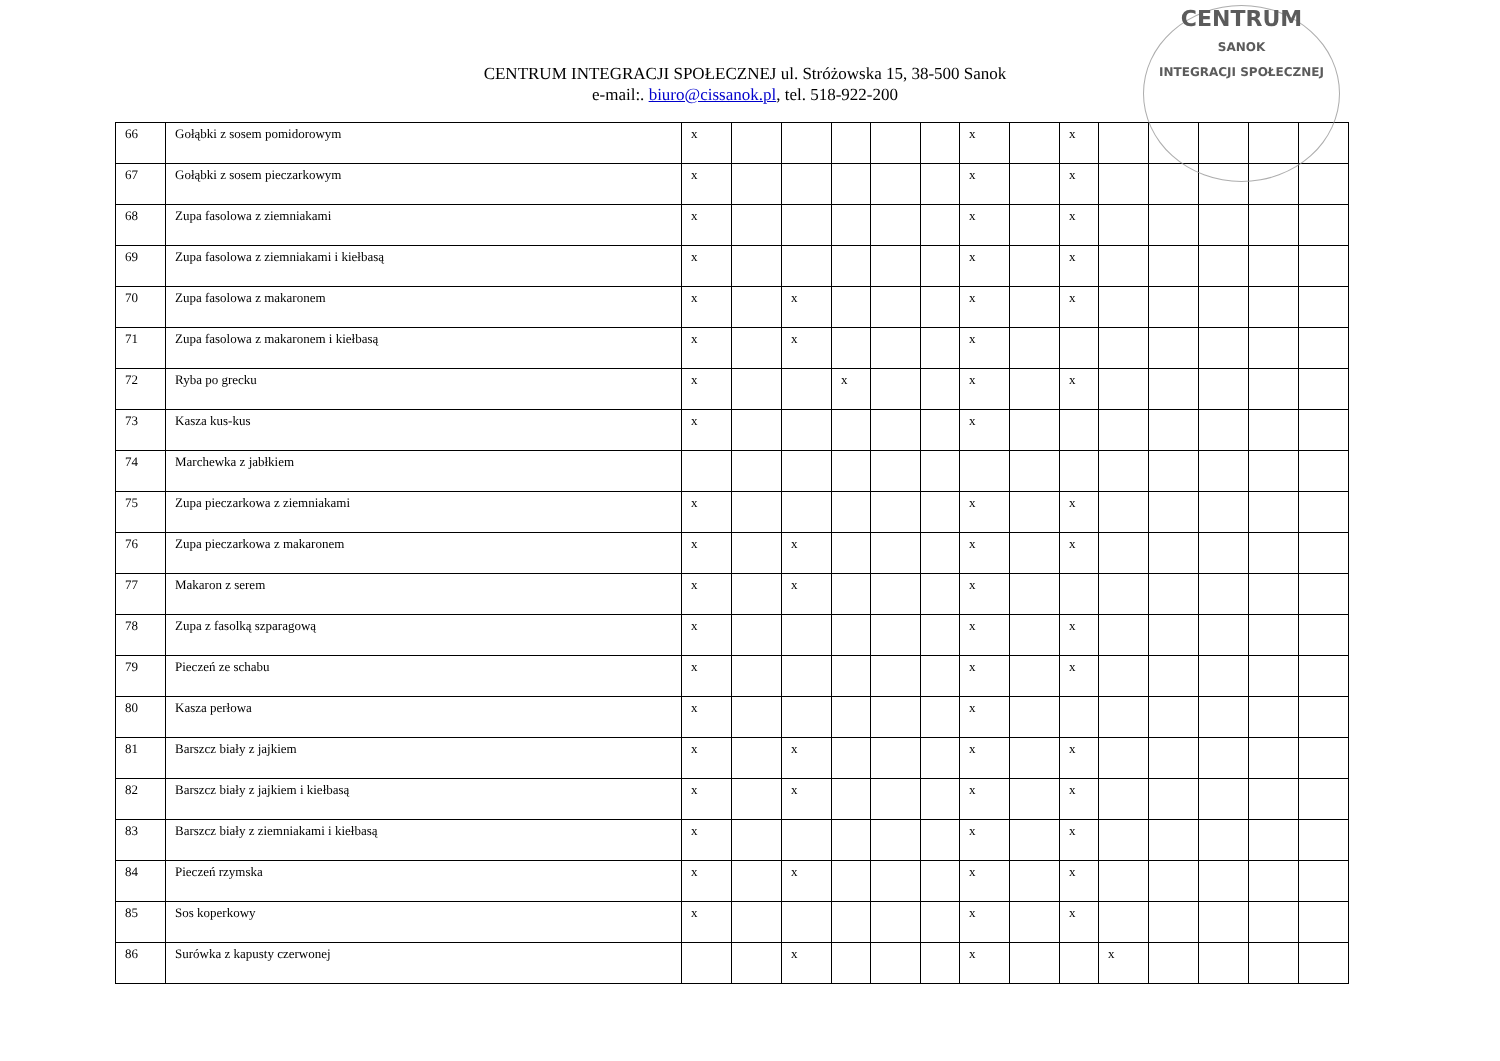CENTRUM
SANOK
INTEGRACJI SPOŁECZNEJ
CENTRUM INTEGRACJI SPOŁECZNEJ ul. Stróżowska 15, 38-500 Sanok
e-mail:. biuro@cissanok.pl, tel. 518-922-200
| 66 | Gołąbki z sosem pomidorowym | x | | | | | | x | | x | | | | | |
| 67 | Gołąbki z sosem pieczarkowym | x | | | | | | x | | x | | | | | |
| 68 | Zupa fasolowa z ziemniakami | x | | | | | | x | | x | | | | | |
| 69 | Zupa fasolowa z ziemniakami i kiełbasą | x | | | | | | x | | x | | | | | |
| 70 | Zupa fasolowa z makaronem | x | | x | | | | x | | x | | | | | |
| 71 | Zupa fasolowa z makaronem i kiełbasą | x | | x | | | | x | | | | | | | |
| 72 | Ryba po grecku | x | | | x | | | x | | x | | | | | |
| 73 | Kasza kus-kus | x | | | | | | x | | | | | | | |
| 74 | Marchewka z jabłkiem | | | | | | | | | | | | | | |
| 75 | Zupa pieczarkowa z ziemniakami | x | | | | | | x | | x | | | | | |
| 76 | Zupa pieczarkowa z makaronem | x | | x | | | | x | | x | | | | | |
| 77 | Makaron z serem | x | | x | | | | x | | | | | | | |
| 78 | Zupa z fasolką szparagową | x | | | | | | x | | x | | | | | |
| 79 | Pieczeń ze schabu | x | | | | | | x | | x | | | | | |
| 80 | Kasza perłowa | x | | | | | | x | | | | | | | |
| 81 | Barszcz biały z jajkiem | x | | x | | | | x | | x | | | | | |
| 82 | Barszcz biały z jajkiem i kiełbasą | x | | x | | | | x | | x | | | | | |
| 83 | Barszcz biały z ziemniakami i kiełbasą | x | | | | | | x | | x | | | | | |
| 84 | Pieczeń rzymska | x | | x | | | | x | | x | | | | | |
| 85 | Sos koperkowy | x | | | | | | x | | x | | | | | |
| 86 | Surówka z kapusty czerwonej | | | x | | | | x | | | x | | | | |